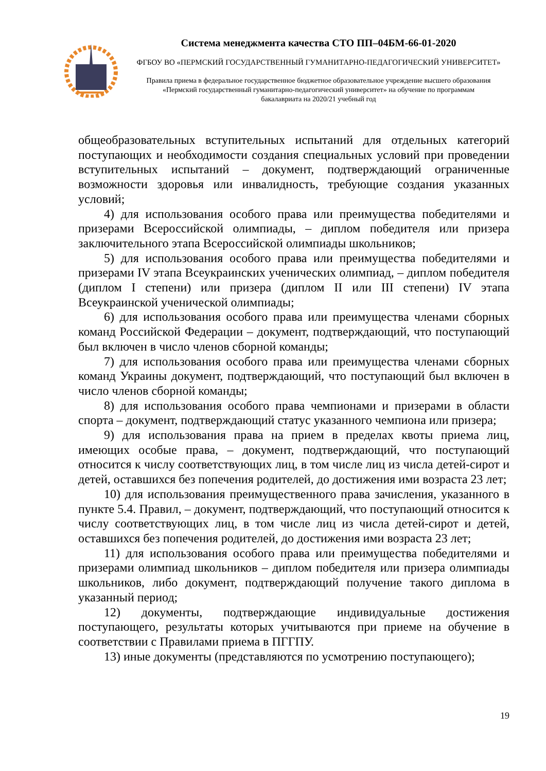Система менеджмента качества СТО ПП–04БМ-66-01-2020
ФГБОУ ВО «ПЕРМСКИЙ ГОСУДАРСТВЕННЫЙ ГУМАНИТАРНО-ПЕДАГОГИЧЕСКИЙ УНИВЕРСИТЕТ»
Правила приема в федеральное государственное бюджетное образовательное учреждение высшего образования «Пермский государственный гуманитарно-педагогический университет» на обучение по программам бакалавриата на 2020/21 учебный год
общеобразовательных вступительных испытаний для отдельных категорий поступающих и необходимости создания специальных условий при проведении вступительных испытаний – документ, подтверждающий ограниченные возможности здоровья или инвалидность, требующие создания указанных условий;
4) для использования особого права или преимущества победителями и призерами Всероссийской олимпиады, – диплом победителя или призера заключительного этапа Всероссийской олимпиады школьников;
5) для использования особого права или преимущества победителями и призерами IV этапа Всеукраинских ученических олимпиад, – диплом победителя (диплом I степени) или призера (диплом II или III степени) IV этапа Всеукраинской ученической олимпиады;
6) для использования особого права или преимущества членами сборных команд Российской Федерации – документ, подтверждающий, что поступающий был включен в число членов сборной команды;
7) для использования особого права или преимущества членами сборных команд Украины документ, подтверждающий, что поступающий был включен в число членов сборной команды;
8) для использования особого права чемпионами и призерами в области спорта – документ, подтверждающий статус указанного чемпиона или призера;
9) для использования права на прием в пределах квоты приема лиц, имеющих особые права, – документ, подтверждающий, что поступающий относится к числу соответствующих лиц, в том числе лиц из числа детей-сирот и детей, оставшихся без попечения родителей, до достижения ими возраста 23 лет;
10) для использования преимущественного права зачисления, указанного в пункте 5.4. Правил, – документ, подтверждающий, что поступающий относится к числу соответствующих лиц, в том числе лиц из числа детей-сирот и детей, оставшихся без попечения родителей, до достижения ими возраста 23 лет;
11) для использования особого права или преимущества победителями и призерами олимпиад школьников – диплом победителя или призера олимпиады школьников, либо документ, подтверждающий получение такого диплома в указанный период;
12) документы, подтверждающие индивидуальные достижения поступающего, результаты которых учитываются при приеме на обучение в соответствии с Правилами приема в ПГГПУ.
13) иные документы (представляются по усмотрению поступающего);
19